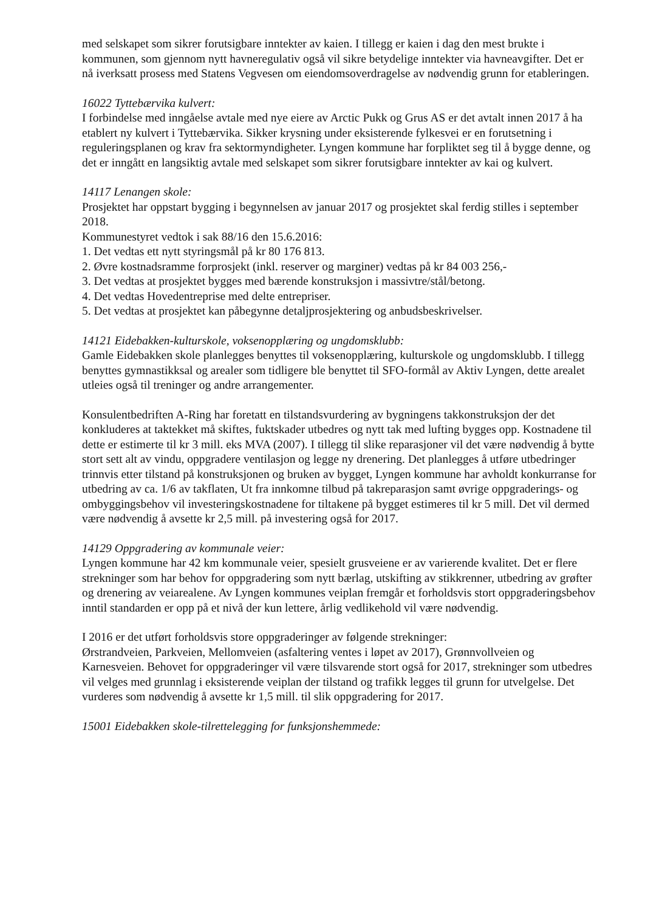med selskapet som sikrer forutsigbare inntekter av kaien. I tillegg er kaien i dag den mest brukte i kommunen, som gjennom nytt havneregulativ også vil sikre betydelige inntekter via havneavgifter. Det er nå iverksatt prosess med Statens Vegvesen om eiendomsoverdragelse av nødvendig grunn for etableringen.
16022 Tyttebærvika kulvert:
I forbindelse med inngåelse avtale med nye eiere av Arctic Pukk og Grus AS er det avtalt innen 2017 å ha etablert ny kulvert i Tyttebærvika. Sikker krysning under eksisterende fylkesvei er en forutsetning i reguleringsplanen og krav fra sektormyndigheter. Lyngen kommune har forpliktet seg til å bygge denne, og det er inngått en langsiktig avtale med selskapet som sikrer forutsigbare inntekter av kai og kulvert.
14117 Lenangen skole:
Prosjektet har oppstart bygging i begynnelsen av januar 2017 og prosjektet skal ferdig stilles i september 2018.
Kommunestyret vedtok i sak 88/16 den 15.6.2016:
1. Det vedtas ett nytt styringsmål på kr 80 176 813.
2. Øvre kostnadsramme forprosjekt (inkl. reserver og marginer) vedtas på kr 84 003 256,-
3. Det vedtas at prosjektet bygges med bærende konstruksjon i massivtre/stål/betong.
4. Det vedtas Hovedentreprise med delte entrepriser.
5. Det vedtas at prosjektet kan påbegynne detaljprosjektering og anbudsbeskrivelser.
14121 Eidebakken-kulturskole, voksenopplæring og ungdomsklubb:
Gamle Eidebakken skole planlegges benyttes til voksenopplæring, kulturskole og ungdomsklubb. I tillegg benyttes gymnastikksal og arealer som tidligere ble benyttet til SFO-formål av Aktiv Lyngen, dette arealet utleies også til treninger og andre arrangementer.
Konsulentbedriften A-Ring har foretatt en tilstandsvurdering av bygningens takkonstruksjon der det konkluderes at taktekket må skiftes, fuktskader utbedres og nytt tak med lufting bygges opp. Kostnadene til dette er estimerte til kr 3 mill. eks MVA (2007). I tillegg til slike reparasjoner vil det være nødvendig å bytte stort sett alt av vindu, oppgradere ventilasjon og legge ny drenering. Det planlegges å utføre utbedringer trinnvis etter tilstand på konstruksjonen og bruken av bygget, Lyngen kommune har avholdt konkurranse for utbedring av ca. 1/6 av takflaten, Ut fra innkomne tilbud på takreparasjon samt øvrige oppgraderings- og ombyggingsbehov vil investeringskostnadene for tiltakene på bygget estimeres til kr 5 mill. Det vil dermed være nødvendig å avsette kr 2,5 mill. på investering også for 2017.
14129 Oppgradering av kommunale veier:
Lyngen kommune har 42 km kommunale veier, spesielt grusveiene er av varierende kvalitet. Det er flere strekninger som har behov for oppgradering som nytt bærlag, utskifting av stikkrenner, utbedring av grøfter og drenering av veiarealene. Av Lyngen kommunes veiplan fremgår et forholdsvis stort oppgraderingsbehov inntil standarden er opp på et nivå der kun lettere, årlig vedlikehold vil være nødvendig.
I 2016 er det utført forholdsvis store oppgraderinger av følgende strekninger:
Ørstrandveien, Parkveien, Mellomveien (asfaltering ventes i løpet av 2017), Grønnvollveien og Karnesveien. Behovet for oppgraderinger vil være tilsvarende stort også for 2017, strekninger som utbedres vil velges med grunnlag i eksisterende veiplan der tilstand og trafikk legges til grunn for utvelgelse. Det vurderes som nødvendig å avsette kr 1,5 mill. til slik oppgradering for 2017.
15001 Eidebakken skole-tilrettelegging for funksjonshemmede: